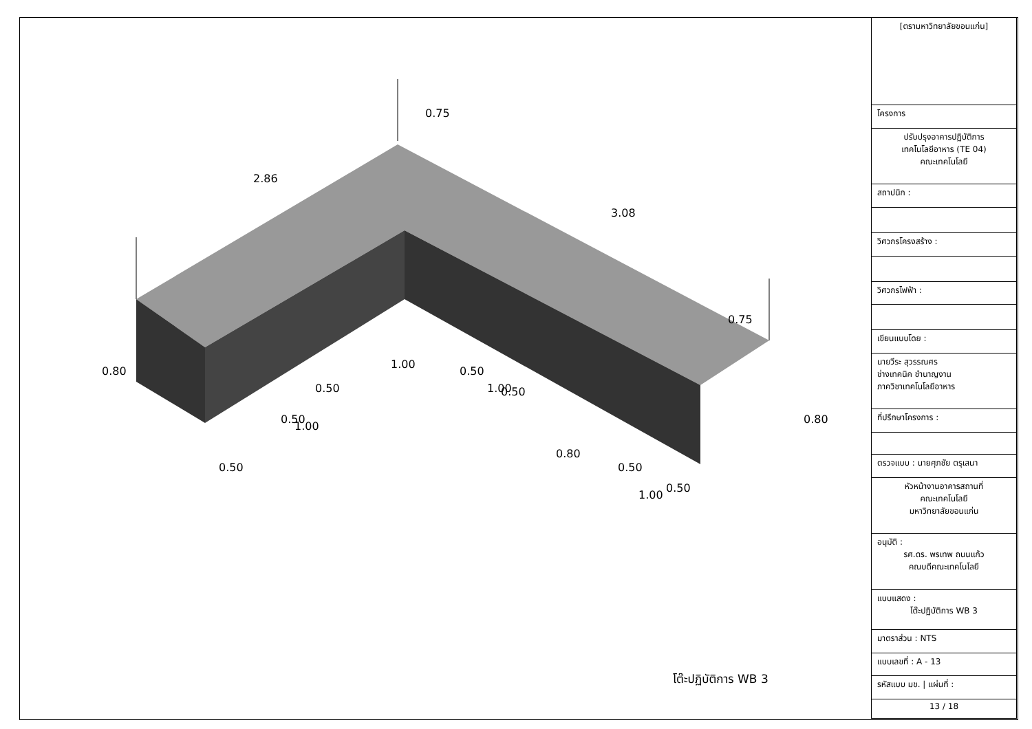2.86
0.75
3.08
0.75
0.80
0.80
1.00
0.50
1.00
0.50
0.50
0.50
1.00
0.50
0.80
0.50
0.50
1.00
โต๊ะปฏิบัติการ WB 3
| [ตรามหาวิทยาลัยขอนแก่น] |
| โครงการ |
| ปรับปรุงอาคารปฏิบัติการ เทคโนโลยีอาหาร (TE 04) คณะเทคโนโลยี |
| สถาปนิก : |
| วิศวกรโครงสร้าง : |
| วิศวกรไฟฟ้า : |
| เขียนแบบโดย : |
| นายวีระ สุวรรณศร ช่างเทคนิค ชำนาญงาน ภาควิชาเทคโนโลยีอาหาร |
| ที่ปรึกษาโครงการ : |
| ตรวจแบบ : นายศุภชัย ตรุเสนา |
| หัวหน้างานอาคารสถานที่ คณะเทคโนโลยี มหาวิทยาลัยขอนแก่น |
| อนุมัติ : รศ.ดร. พรเทพ ถนนแก้ว คณบดีคณะเทคโนโลยี |
| แบบแสดง : โต๊ะปฏิบัติการ WB 3 |
| มาตราส่วน : NTS |
| แบบเลขที่ : A - 13 |
| รหัสแบบ มข. / แผ่นที่ : |
| 13 / 18 |